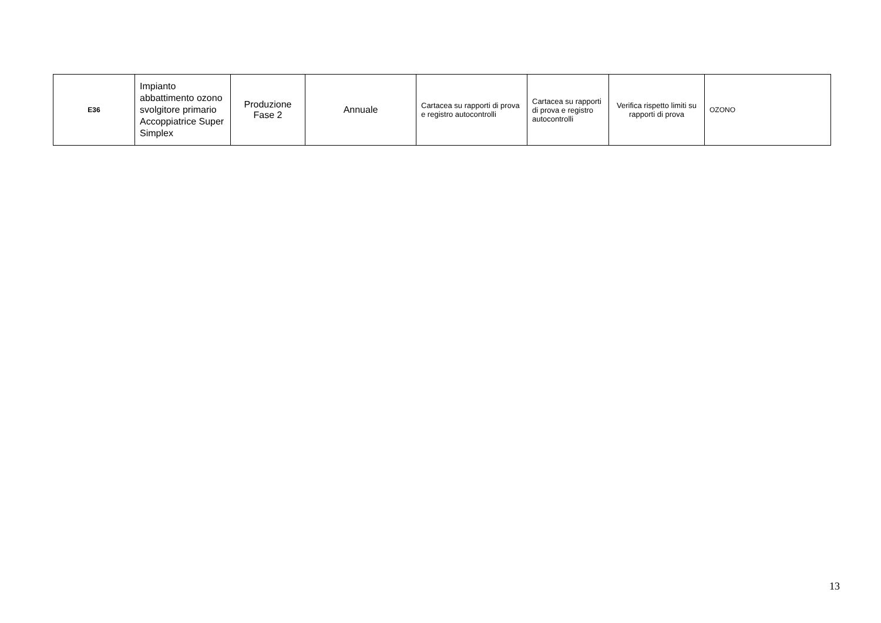| E36 | Impianto abbattimento ozono svolgitore primario Accoppiatrice Super Simplex | Produzione Fase 2 | Annuale | Cartacea su rapporti di prova e registro autocontrolli | Cartacea su rapporti di prova e registro autocontrolli | Verifica rispetto limiti su rapporti di prova | OZONO |
13